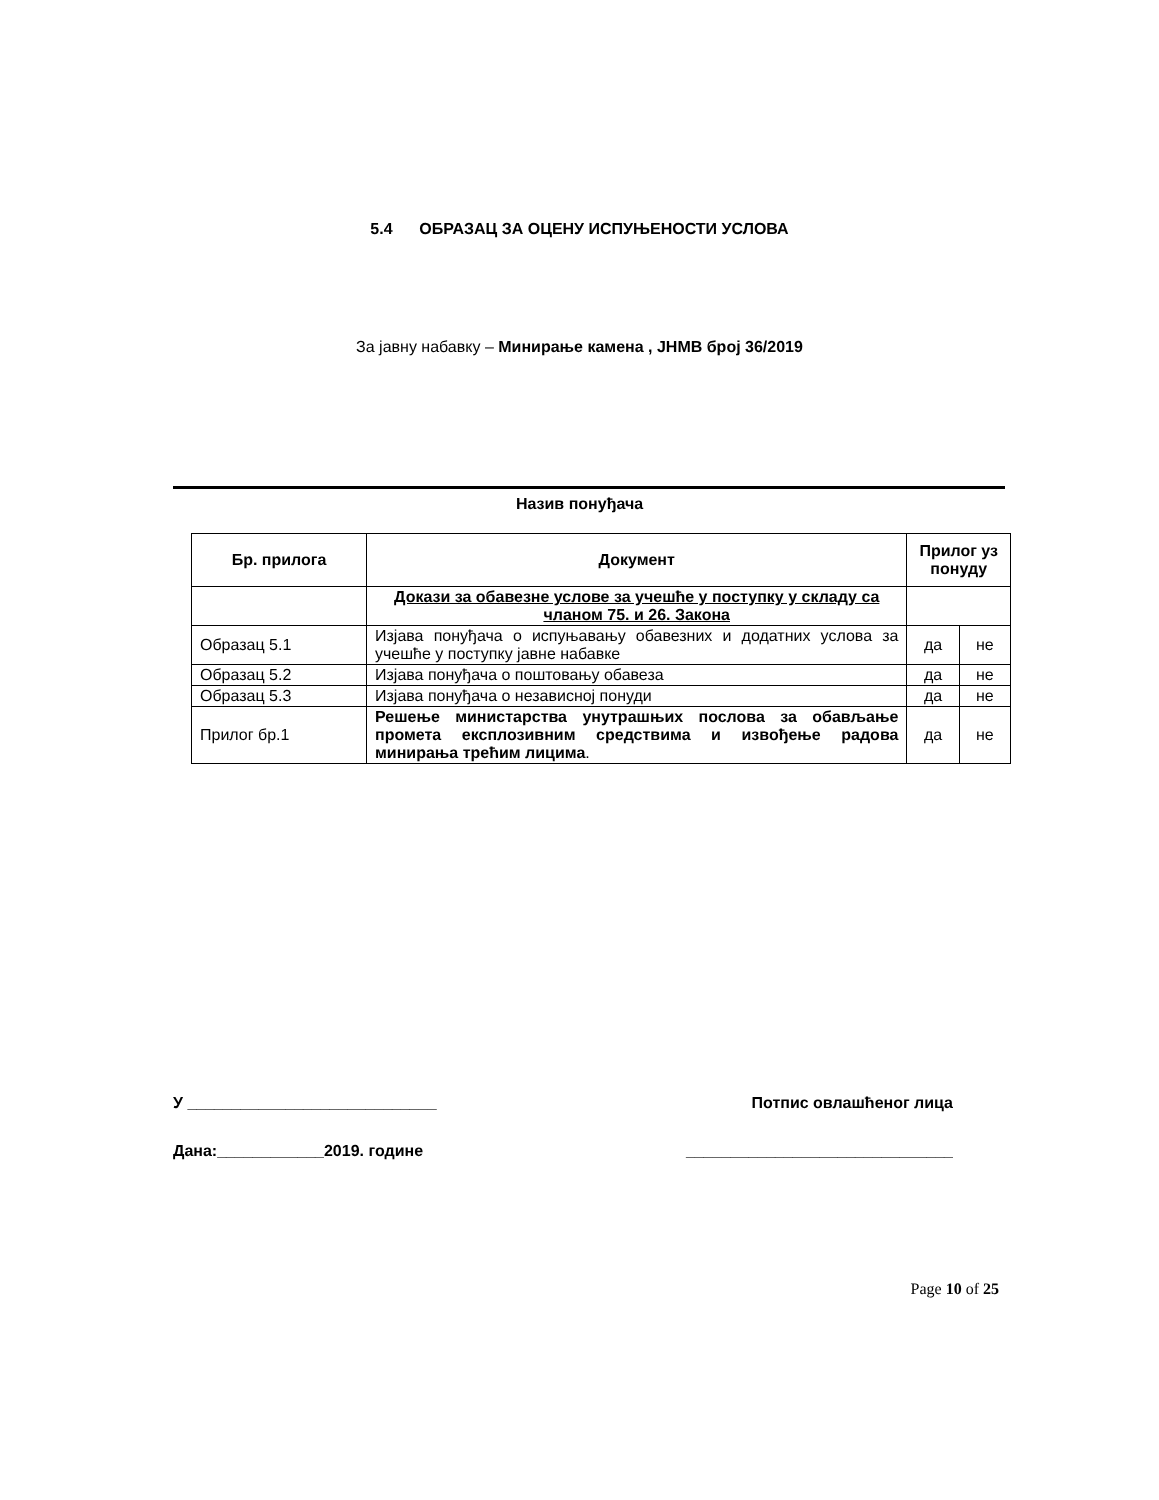5.4 ОБРАЗАЦ ЗА ОЦЕНУ ИСПУЊЕНОСТИ УСЛОВА
За јавну набавку – Минирање камена , ЈНМВ број 36/2019
Назив понуђача
| Бр. прилога | Документ | Прилог уз понуду | |
| --- | --- | --- | --- |
| | Докази за обавезне услове за учешће у поступку у складу са чланом 75. и 26. Закона | | |
| Образац 5.1 | Изјава понуђача о испуњавању обавезних и додатних услова за учешће у поступку јавне набавке | да | не |
| Образац 5.2 | Изјава понуђача о поштовању обавеза | да | не |
| Образац 5.3 | Изјава понуђача о независној понуди | да | не |
| Прилог бр.1 | Решење министарства унутрашњих послова за обављање промета експлозивним средствима и извођење радова минирања трећим лицима . | да | не |
У ____________________________ Потпис овлашћеног лица
Дана:____________2019. године ______________________________
Page 10 of 25